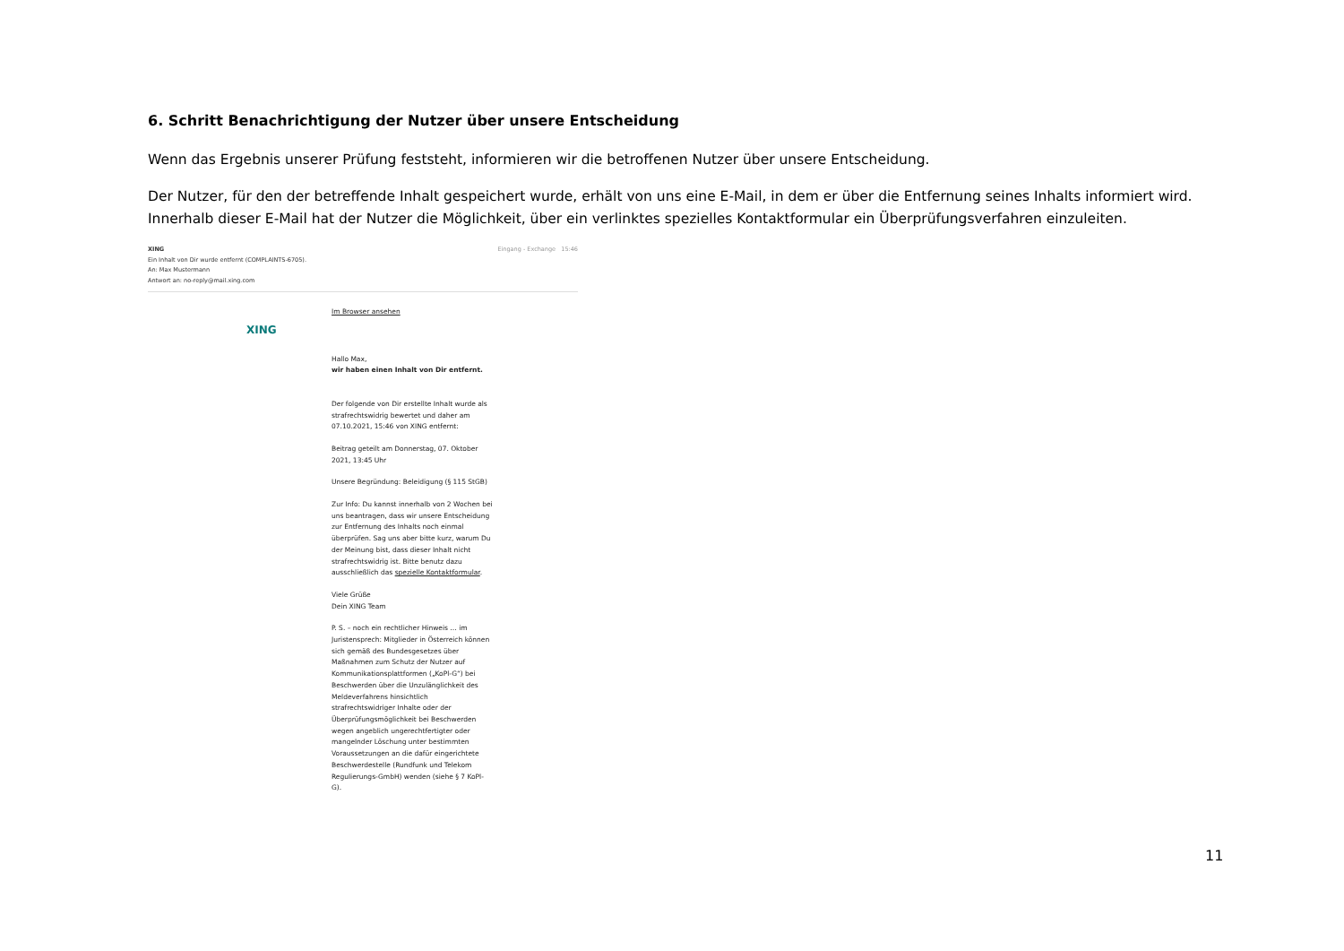6. Schritt Benachrichtigung der Nutzer über unsere Entscheidung
Wenn das Ergebnis unserer Prüfung feststeht, informieren wir die betroffenen Nutzer über unsere Entscheidung.
Der Nutzer, für den der betreffende Inhalt gespeichert wurde, erhält von uns eine E-Mail, in dem er über die Entfernung seines Inhalts informiert wird. Innerhalb dieser E-Mail hat der Nutzer die Möglichkeit, über ein verlinktes spezielles Kontaktformular ein Überprüfungsverfahren einzuleiten.
XING
Ein Inhalt von Dir wurde entfernt (COMPLAINTS-6705).
An: Max Mustermann
Antwort an: no-reply@mail.xing.com
Eingang - Exchange 15:46
Im Browser ansehen
XING
Hallo Max,
wir haben einen Inhalt von Dir entfernt.
Der folgende von Dir erstellte Inhalt wurde als strafrechtswidrig bewertet und daher am 07.10.2021, 15:46 von XING entfernt:
Beitrag geteilt am Donnerstag, 07. Oktober 2021, 13:45 Uhr
Unsere Begründung: Beleidigung (§ 115 StGB)
Zur Info: Du kannst innerhalb von 2 Wochen bei uns beantragen, dass wir unsere Entscheidung zur Entfernung des Inhalts noch einmal überprüfen. Sag uns aber bitte kurz, warum Du der Meinung bist, dass dieser Inhalt nicht strafrechtswidrig ist. Bitte benutz dazu ausschließlich das spezielle Kontaktformular.
Viele Grüße
Dein XING Team
P. S. – noch ein rechtlicher Hinweis … im Juristensprech: Mitglieder in Österreich können sich gemäß des Bundesgesetzes über Maßnahmen zum Schutz der Nutzer auf Kommunikationsplattformen („KoPl-G“) bei Beschwerden über die Unzulänglichkeit des Meldeverfahrens hinsichtlich strafrechtswidriger Inhalte oder der Überprüfungsmöglichkeit bei Beschwerden wegen angeblich ungerechtfertigter oder mangelnder Löschung unter bestimmten Voraussetzungen an die dafür eingerichtete Beschwerdestelle (Rundfunk und Telekom Regulierungs-GmbH) wenden (siehe § 7 KoPl-G).
11